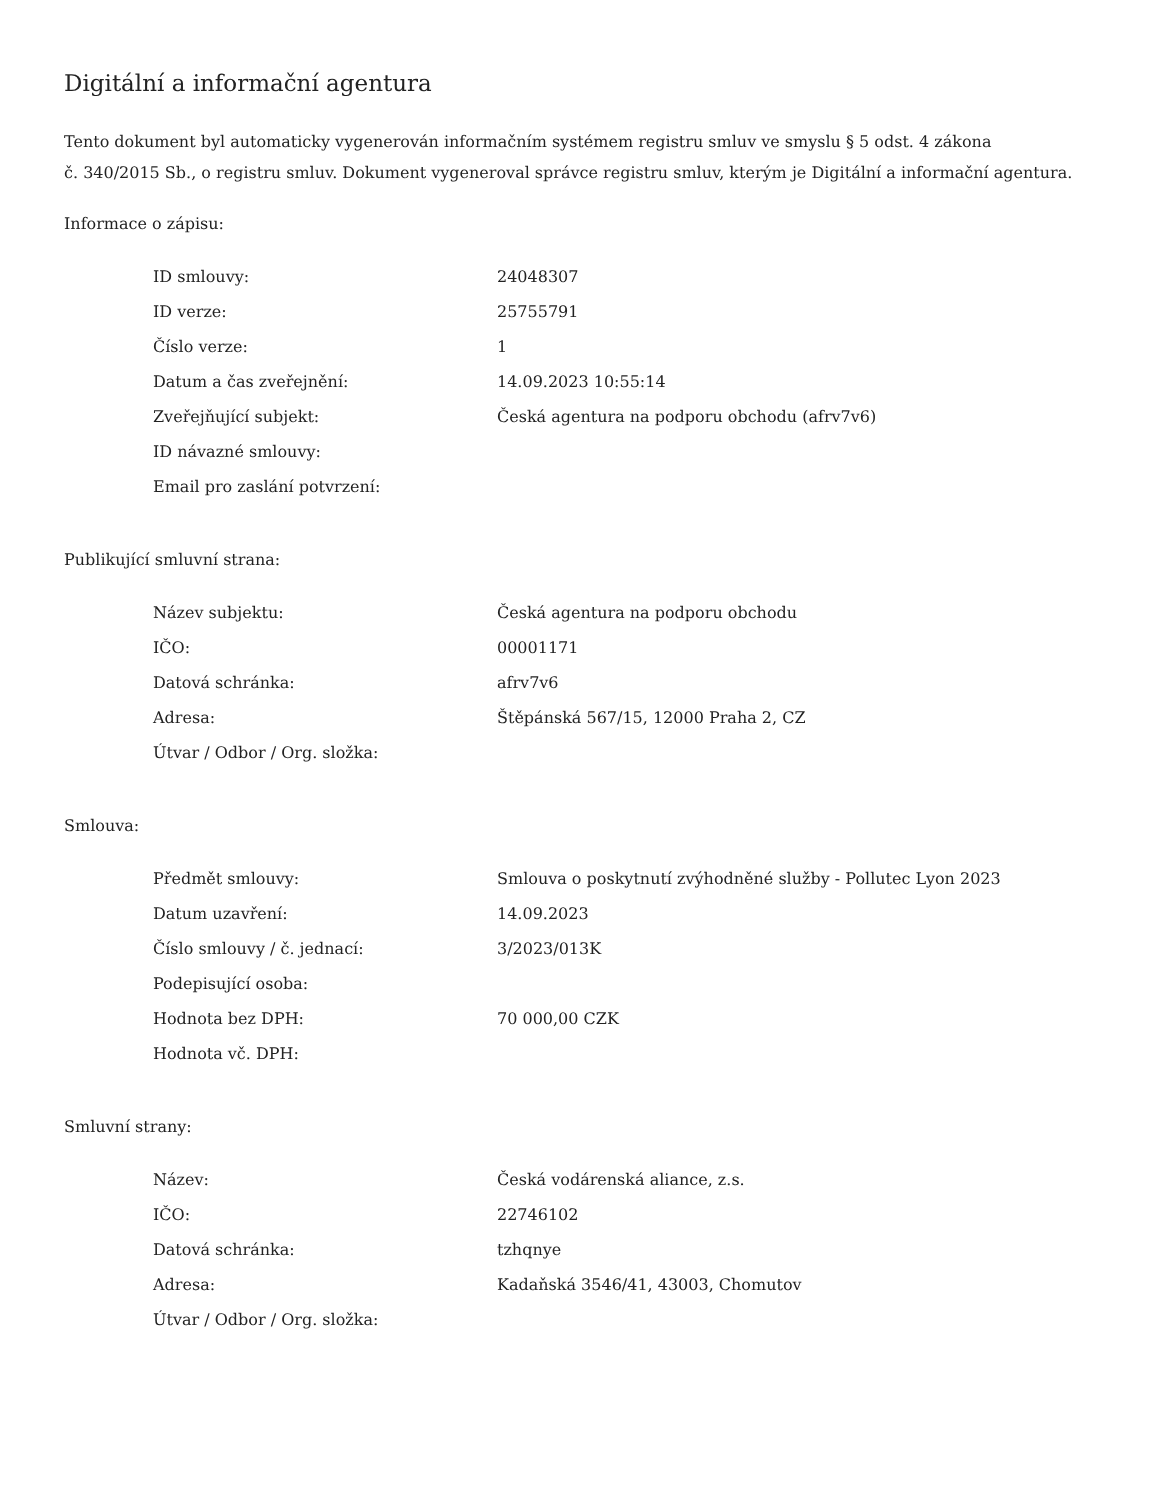Digitální a informační agentura
Tento dokument byl automaticky vygenerován informačním systémem registru smluv ve smyslu § 5 odst. 4 zákona
č. 340/2015 Sb., o registru smluv. Dokument vygeneroval správce registru smluv, kterým je Digitální a informační agentura.
Informace o zápisu:
| ID smlouvy: | 24048307 |
| ID verze: | 25755791 |
| Číslo verze: | 1 |
| Datum a čas zveřejnění: | 14.09.2023 10:55:14 |
| Zveřejňující subjekt: | Česká agentura na podporu obchodu (afrv7v6) |
| ID návazné smlouvy: | |
| Email pro zaslání potvrzení: | |
Publikující smluvní strana:
| Název subjektu: | Česká agentura na podporu obchodu |
| IČO: | 00001171 |
| Datová schránka: | afrv7v6 |
| Adresa: | Štěpánská 567/15, 12000 Praha 2, CZ |
| Útvar / Odbor / Org. složka: | |
Smlouva:
| Předmět smlouvy: | Smlouva o poskytnutí zvýhodněné služby - Pollutec Lyon 2023 |
| Datum uzavření: | 14.09.2023 |
| Číslo smlouvy / č. jednací: | 3/2023/013K |
| Podepisující osoba: | |
| Hodnota bez DPH: | 70 000,00 CZK |
| Hodnota vč. DPH: | |
Smluvní strany:
| Název: | Česká vodárenská aliance, z.s. |
| IČO: | 22746102 |
| Datová schránka: | tzhqnye |
| Adresa: | Kadaňská 3546/41, 43003, Chomutov |
| Útvar / Odbor / Org. složka: | |